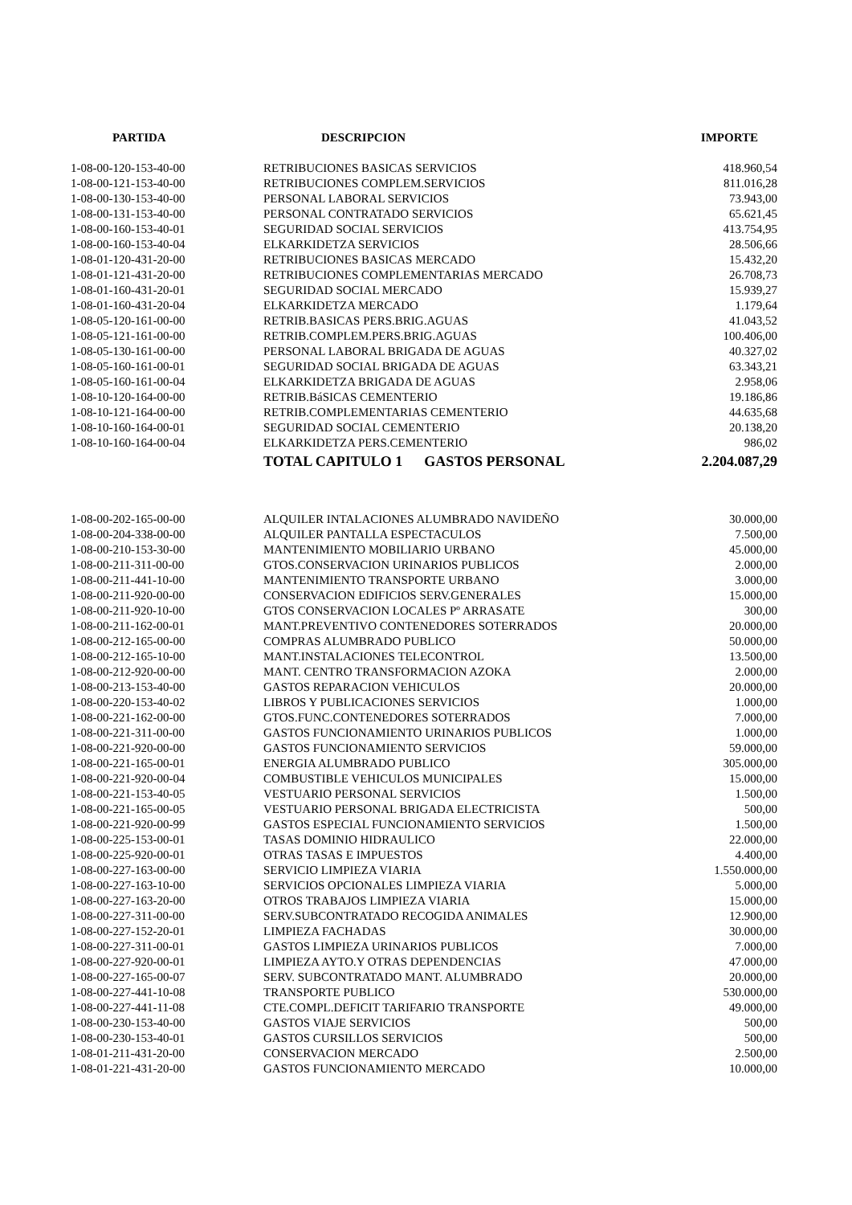| PARTIDA | DESCRIPCION | IMPORTE |
| --- | --- | --- |
| 1-08-00-120-153-40-00 | RETRIBUCIONES BASICAS SERVICIOS | 418.960,54 |
| 1-08-00-121-153-40-00 | RETRIBUCIONES COMPLEM.SERVICIOS | 811.016,28 |
| 1-08-00-130-153-40-00 | PERSONAL LABORAL SERVICIOS | 73.943,00 |
| 1-08-00-131-153-40-00 | PERSONAL CONTRATADO SERVICIOS | 65.621,45 |
| 1-08-00-160-153-40-01 | SEGURIDAD SOCIAL SERVICIOS | 413.754,95 |
| 1-08-00-160-153-40-04 | ELKARKIDETZA SERVICIOS | 28.506,66 |
| 1-08-01-120-431-20-00 | RETRIBUCIONES BASICAS MERCADO | 15.432,20 |
| 1-08-01-121-431-20-00 | RETRIBUCIONES COMPLEMENTARIAS MERCADO | 26.708,73 |
| 1-08-01-160-431-20-01 | SEGURIDAD SOCIAL MERCADO | 15.939,27 |
| 1-08-01-160-431-20-04 | ELKARKIDETZA MERCADO | 1.179,64 |
| 1-08-05-120-161-00-00 | RETRIB.BASICAS PERS.BRIG.AGUAS | 41.043,52 |
| 1-08-05-121-161-00-00 | RETRIB.COMPLEM.PERS.BRIG.AGUAS | 100.406,00 |
| 1-08-05-130-161-00-00 | PERSONAL LABORAL BRIGADA DE AGUAS | 40.327,02 |
| 1-08-05-160-161-00-01 | SEGURIDAD SOCIAL BRIGADA DE AGUAS | 63.343,21 |
| 1-08-05-160-161-00-04 | ELKARKIDETZA BRIGADA DE AGUAS | 2.958,06 |
| 1-08-10-120-164-00-00 | RETRIB.BáSICAS CEMENTERIO | 19.186,86 |
| 1-08-10-121-164-00-00 | RETRIB.COMPLEMENTARIAS CEMENTERIO | 44.635,68 |
| 1-08-10-160-164-00-01 | SEGURIDAD SOCIAL CEMENTERIO | 20.138,20 |
| 1-08-10-160-164-00-04 | ELKARKIDETZA PERS.CEMENTERIO | 986,02 |
| | TOTAL CAPITULO 1 GASTOS PERSONAL | 2.204.087,29 |
| 1-08-00-202-165-00-00 | ALQUILER INTALACIONES ALUMBRADO NAVIDEÑO | 30.000,00 |
| 1-08-00-204-338-00-00 | ALQUILER PANTALLA ESPECTACULOS | 7.500,00 |
| 1-08-00-210-153-30-00 | MANTENIMIENTO MOBILIARIO URBANO | 45.000,00 |
| 1-08-00-211-311-00-00 | GTOS.CONSERVACION URINARIOS PUBLICOS | 2.000,00 |
| 1-08-00-211-441-10-00 | MANTENIMIENTO TRANSPORTE URBANO | 3.000,00 |
| 1-08-00-211-920-00-00 | CONSERVACION EDIFICIOS SERV.GENERALES | 15.000,00 |
| 1-08-00-211-920-10-00 | GTOS CONSERVACION LOCALES Pº ARRASATE | 300,00 |
| 1-08-00-211-162-00-01 | MANT.PREVENTIVO CONTENEDORES SOTERRADOS | 20.000,00 |
| 1-08-00-212-165-00-00 | COMPRAS ALUMBRADO PUBLICO | 50.000,00 |
| 1-08-00-212-165-10-00 | MANT.INSTALACIONES TELECONTROL | 13.500,00 |
| 1-08-00-212-920-00-00 | MANT. CENTRO TRANSFORMACION AZOKA | 2.000,00 |
| 1-08-00-213-153-40-00 | GASTOS REPARACION VEHICULOS | 20.000,00 |
| 1-08-00-220-153-40-02 | LIBROS Y PUBLICACIONES SERVICIOS | 1.000,00 |
| 1-08-00-221-162-00-00 | GTOS.FUNC.CONTENEDORES SOTERRADOS | 7.000,00 |
| 1-08-00-221-311-00-00 | GASTOS FUNCIONAMIENTO URINARIOS PUBLICOS | 1.000,00 |
| 1-08-00-221-920-00-00 | GASTOS FUNCIONAMIENTO SERVICIOS | 59.000,00 |
| 1-08-00-221-165-00-01 | ENERGIA ALUMBRADO PUBLICO | 305.000,00 |
| 1-08-00-221-920-00-04 | COMBUSTIBLE VEHICULOS MUNICIPALES | 15.000,00 |
| 1-08-00-221-153-40-05 | VESTUARIO PERSONAL SERVICIOS | 1.500,00 |
| 1-08-00-221-165-00-05 | VESTUARIO PERSONAL BRIGADA ELECTRICISTA | 500,00 |
| 1-08-00-221-920-00-99 | GASTOS ESPECIAL FUNCIONAMIENTO SERVICIOS | 1.500,00 |
| 1-08-00-225-153-00-01 | TASAS DOMINIO HIDRAULICO | 22.000,00 |
| 1-08-00-225-920-00-01 | OTRAS TASAS E IMPUESTOS | 4.400,00 |
| 1-08-00-227-163-00-00 | SERVICIO LIMPIEZA VIARIA | 1.550.000,00 |
| 1-08-00-227-163-10-00 | SERVICIOS OPCIONALES LIMPIEZA VIARIA | 5.000,00 |
| 1-08-00-227-163-20-00 | OTROS TRABAJOS LIMPIEZA VIARIA | 15.000,00 |
| 1-08-00-227-311-00-00 | SERV.SUBCONTRATADO RECOGIDA ANIMALES | 12.900,00 |
| 1-08-00-227-152-20-01 | LIMPIEZA FACHADAS | 30.000,00 |
| 1-08-00-227-311-00-01 | GASTOS LIMPIEZA URINARIOS PUBLICOS | 7.000,00 |
| 1-08-00-227-920-00-01 | LIMPIEZA AYTO.Y OTRAS DEPENDENCIAS | 47.000,00 |
| 1-08-00-227-165-00-07 | SERV. SUBCONTRATADO MANT. ALUMBRADO | 20.000,00 |
| 1-08-00-227-441-10-08 | TRANSPORTE PUBLICO | 530.000,00 |
| 1-08-00-227-441-11-08 | CTE.COMPL.DEFICIT TARIFARIO TRANSPORTE | 49.000,00 |
| 1-08-00-230-153-40-00 | GASTOS VIAJE SERVICIOS | 500,00 |
| 1-08-00-230-153-40-01 | GASTOS CURSILLOS SERVICIOS | 500,00 |
| 1-08-01-211-431-20-00 | CONSERVACION MERCADO | 2.500,00 |
| 1-08-01-221-431-20-00 | GASTOS FUNCIONAMIENTO MERCADO | 10.000,00 |